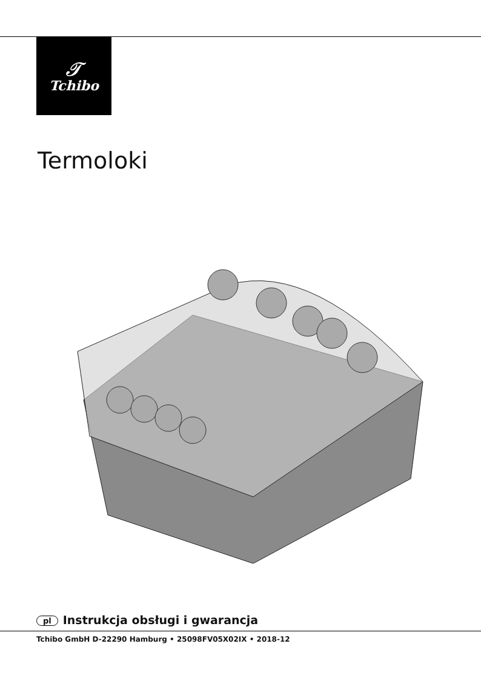𝒯
Tchibo
Termoloki
pl Instrukcja obsługi i gwarancja
Tchibo GmbH D-22290 Hamburg • 25098FV05X02IX • 2018-12